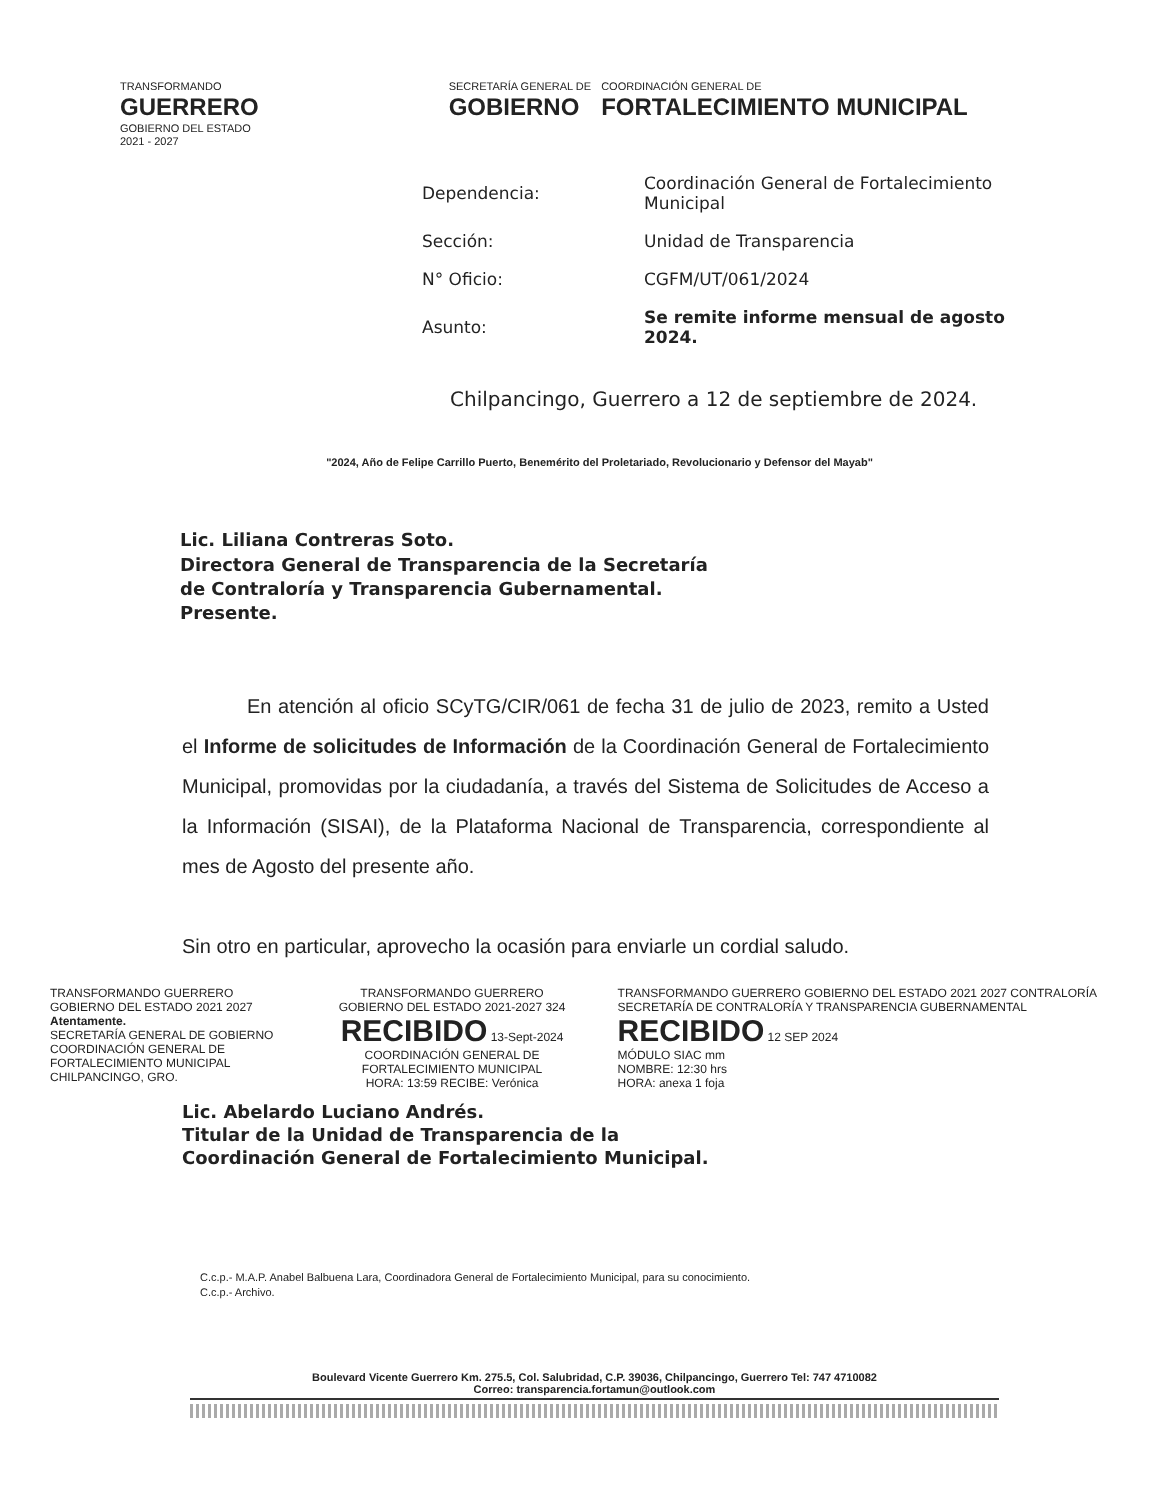TRANSFORMANDO
GUERRERO
GOBIERNO DEL ESTADO
2021 - 2027
SECRETARÍA GENERAL DE
GOBIERNO
COORDINACIÓN GENERAL DE
FORTALECIMIENTO MUNICIPAL
| Dependencia: | Coordinación General de Fortalecimiento Municipal |
| Sección: | Unidad de Transparencia |
| N° Oficio: | CGFM/UT/061/2024 |
| Asunto: | Se remite informe mensual de agosto 2024. |
Chilpancingo, Guerrero a 12 de septiembre de 2024.
"2024, Año de Felipe Carrillo Puerto, Benemérito del Proletariado, Revolucionario y Defensor del Mayab"
Lic. Liliana Contreras Soto.
Directora General de Transparencia de la Secretaría
de Contraloría y Transparencia Gubernamental.
Presente.
En atención al oficio SCyTG/CIR/061 de fecha 31 de julio de 2023, remito a Usted el Informe de solicitudes de Información de la Coordinación General de Fortalecimiento Municipal, promovidas por la ciudadanía, a través del Sistema de Solicitudes de Acceso a la Información (SISAI), de la Plataforma Nacional de Transparencia, correspondiente al mes de Agosto del presente año.
Sin otro en particular, aprovecho la ocasión para enviarle un cordial saludo.
TRANSFORMANDO GUERRERO GOBIERNO DEL ESTADO 2021 2027
Atentamente.
SECRETARÍA GENERAL DE GOBIERNO
COORDINACIÓN GENERAL DE
FORTALECIMIENTO MUNICIPAL
CHILPANCINGO, GRO.
TRANSFORMANDO GUERRERO GOBIERNO DEL ESTADO 2021-2027 324
RECIBIDO 13-Sept-2024
COORDINACIÓN GENERAL DE FORTALECIMIENTO MUNICIPAL
HORA: 13:59 RECIBE: Verónica
TRANSFORMANDO GUERRERO GOBIERNO DEL ESTADO 2021 2027 CONTRALORÍA SECRETARÍA DE CONTRALORÍA Y TRANSPARENCIA GUBERNAMENTAL
RECIBIDO 12 SEP 2024
MÓDULO SIAC mm
NOMBRE: 12:30 hrs
HORA: anexa 1 foja
Lic. Abelardo Luciano Andrés.
Titular de la Unidad de Transparencia de la
Coordinación General de Fortalecimiento Municipal.
C.c.p.- M.A.P. Anabel Balbuena Lara, Coordinadora General de Fortalecimiento Municipal, para su conocimiento.
C.c.p.- Archivo.
Boulevard Vicente Guerrero Km. 275.5, Col. Salubridad, C.P. 39036, Chilpancingo, Guerrero Tel: 747 4710082
Correo: transparencia.fortamun@outlook.com